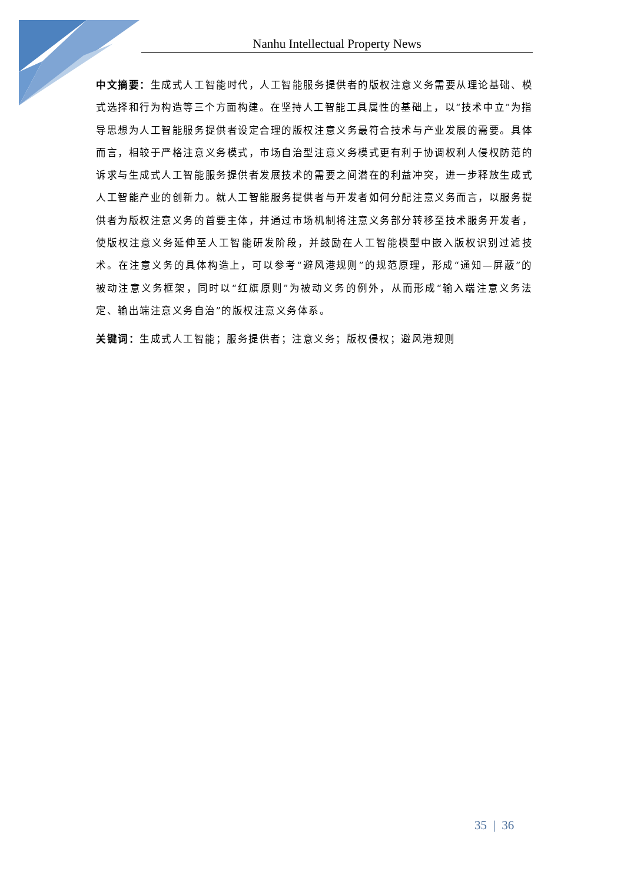Nanhu Intellectual Property News
中文摘要：生成式人工智能时代，人工智能服务提供者的版权注意义务需要从理论基础、模式选择和行为构造等三个方面构建。在坚持人工智能工具属性的基础上，以“技术中立”为指导思想为人工智能服务提供者设定合理的版权注意义务最符合技术与产业发展的需要。具体而言，相较于严格注意义务模式，市场自治型注意义务模式更有利于协调权利人侵权防范的诉求与生成式人工智能服务提供者发展技术的需要之间潜在的利益冲突，进一步释放生成式人工智能产业的创新力。就人工智能服务提供者与开发者如何分配注意义务而言，以服务提供者为版权注意义务的首要主体，并通过市场机制将注意义务部分转移至技术服务开发者，使版权注意义务延伸至人工智能研发阶段，并鼓励在人工智能模型中嵌入版权识别过滤技术。在注意义务的具体构造上，可以参考“避风港规则”的规范原理，形成“通知—屏蔽”的被动注意义务框架，同时以“红旗原则”为被动义务的例外，从而形成“输入端注意义务法定、输出端注意义务自治”的版权注意义务体系。
关键词：生成式人工智能；服务提供者；注意义务；版权侵权；避风港规则
35 | 36